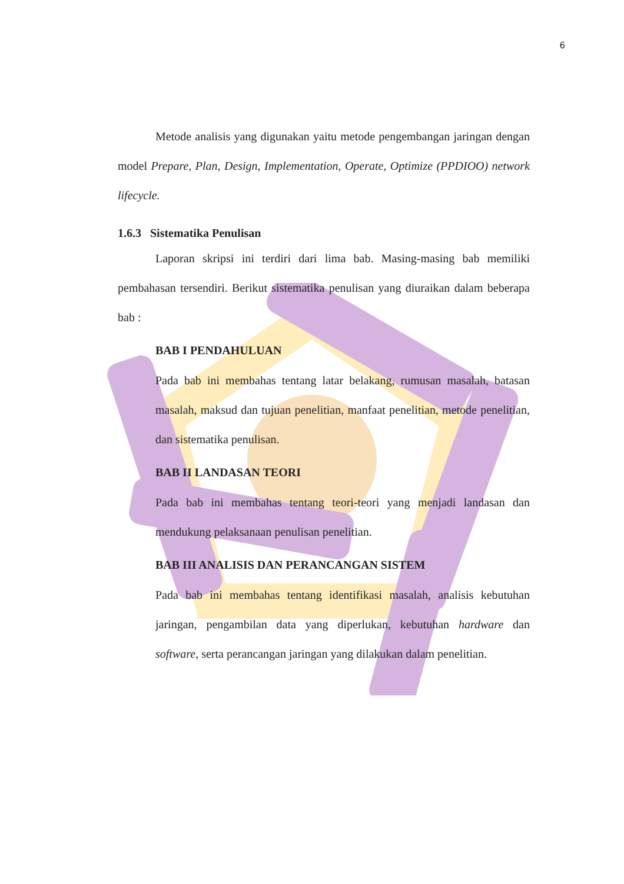6
Metode analisis yang digunakan yaitu metode pengembangan jaringan dengan model Prepare, Plan, Design, Implementation, Operate, Optimize (PPDIOO) network lifecycle.
1.6.3 Sistematika Penulisan
Laporan skripsi ini terdiri dari lima bab. Masing-masing bab memiliki pembahasan tersendiri. Berikut sistematika penulisan yang diuraikan dalam beberapa bab :
BAB I PENDAHULUAN
Pada bab ini membahas tentang latar belakang, rumusan masalah, batasan masalah, maksud dan tujuan penelitian, manfaat penelitian, metode penelitian, dan sistematika penulisan.
BAB II LANDASAN TEORI
Pada bab ini membahas tentang teori-teori yang menjadi landasan dan mendukung pelaksanaan penulisan penelitian.
BAB III ANALISIS DAN PERANCANGAN SISTEM
Pada bab ini membahas tentang identifikasi masalah, analisis kebutuhan jaringan, pengambilan data yang diperlukan, kebutuhan hardware dan software, serta perancangan jaringan yang dilakukan dalam penelitian.